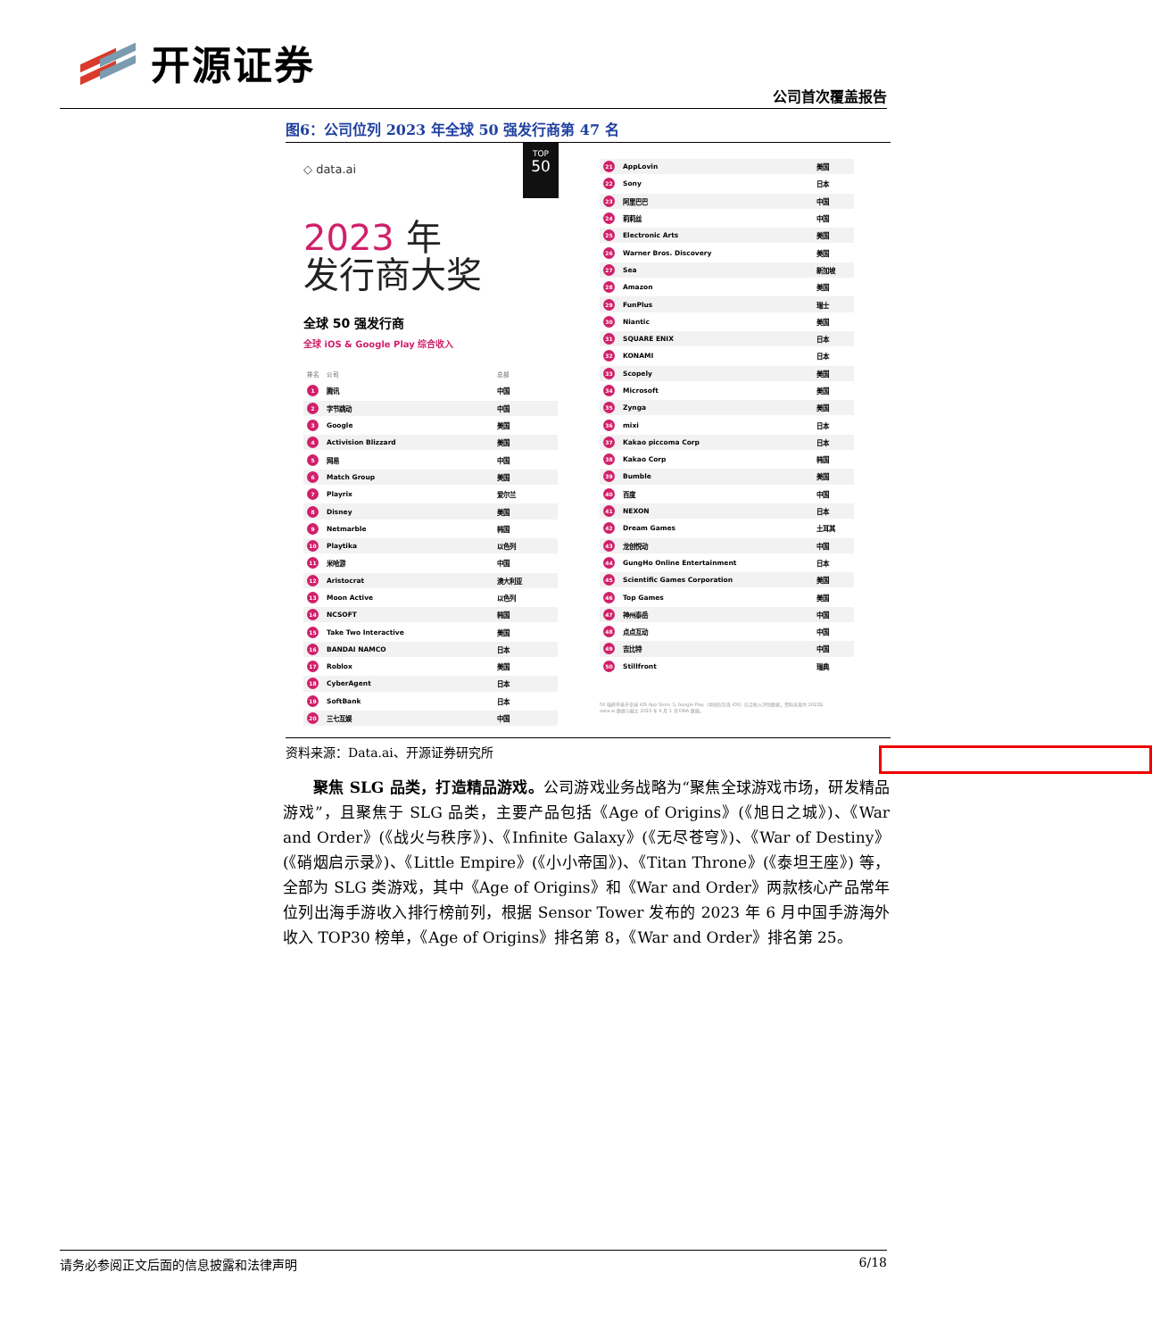开源证券
公司首次覆盖报告
图6：公司位列 2023 年全球 50 强发行商第 47 名
◇ data.ai
TOP
50
2023 年
发行商大奖
全球 50 强发行商
全球 iOS & Google Play 综合收入
| 排名 | 公司 | 总部 |
| --- | --- | --- |
| 1 | 腾讯 | 中国 |
| 2 | 字节跳动 | 中国 |
| 3 | Google | 美国 |
| 4 | Activision Blizzard | 美国 |
| 5 | 网易 | 中国 |
| 6 | Match Group | 美国 |
| 7 | Playrix | 爱尔兰 |
| 8 | Disney | 美国 |
| 9 | Netmarble | 韩国 |
| 10 | Playtika | 以色列 |
| 11 | 米哈游 | 中国 |
| 12 | Aristocrat | 澳大利亚 |
| 13 | Moon Active | 以色列 |
| 14 | NCSOFT | 韩国 |
| 15 | Take Two Interactive | 美国 |
| 16 | BANDAI NAMCO | 日本 |
| 17 | Roblox | 美国 |
| 18 | CyberAgent | 日本 |
| 19 | SoftBank | 日本 |
| 20 | 三七互娱 | 中国 |
| 21 | AppLovin | 美国 |
| 22 | Sony | 日本 |
| 23 | 阿里巴巴 | 中国 |
| 24 | 莉莉丝 | 中国 |
| 25 | Electronic Arts | 美国 |
| 26 | Warner Bros. Discovery | 美国 |
| 27 | Sea | 新加坡 |
| 28 | Amazon | 美国 |
| 29 | FunPlus | 瑞士 |
| 30 | Niantic | 美国 |
| 31 | SQUARE ENIX | 日本 |
| 32 | KONAMI | 日本 |
| 33 | Scopely | 美国 |
| 34 | Microsoft | 美国 |
| 35 | Zynga | 美国 |
| 36 | mixi | 日本 |
| 37 | Kakao piccoma Corp | 日本 |
| 38 | Kakao Corp | 韩国 |
| 39 | Bumble | 美国 |
| 40 | 百度 | 中国 |
| 41 | NEXON | 日本 |
| 42 | Dream Games | 土耳其 |
| 43 | 龙创悦动 | 中国 |
| 44 | GungHo Online Entertainment | 日本 |
| 45 | Scientific Games Corporation | 美国 |
| 46 | Top Games | 美国 |
| 47 | 神州泰岳 | 中国 |
| 48 | 点点互动 | 中国 |
| 49 | 吉比特 | 中国 |
| 50 | Stillfront | 瑞典 |
50 强榜单基于全球 iOS App Store 与 Google Play（中国仅包含 iOS）综合收入评估数据，资料来源为 2022年 data.ai 数据与截止 2023 年 6 月 1 日 DNA 数据。
资料来源：Data.ai、开源证券研究所
聚焦 SLG 品类，打造精品游戏。公司游戏业务战略为“聚焦全球游戏市场，研发精品游戏”，且聚焦于 SLG 品类，主要产品包括《Age of Origins》(《旭日之城》)、《War and Order》(《战火与秩序》)、《Infinite Galaxy》(《无尽苍穹》)、《War of Destiny》(《硝烟启示录》)、《Little Empire》(《小小帝国》)、《Titan Throne》(《泰坦王座》) 等，全部为 SLG 类游戏，其中《Age of Origins》和《War and Order》两款核心产品常年位列出海手游收入排行榜前列，根据 Sensor Tower 发布的 2023 年 6 月中国手游海外收入 TOP30 榜单，《Age of Origins》排名第 8，《War and Order》排名第 25。
请务必参阅正文后面的信息披露和法律声明 6/18